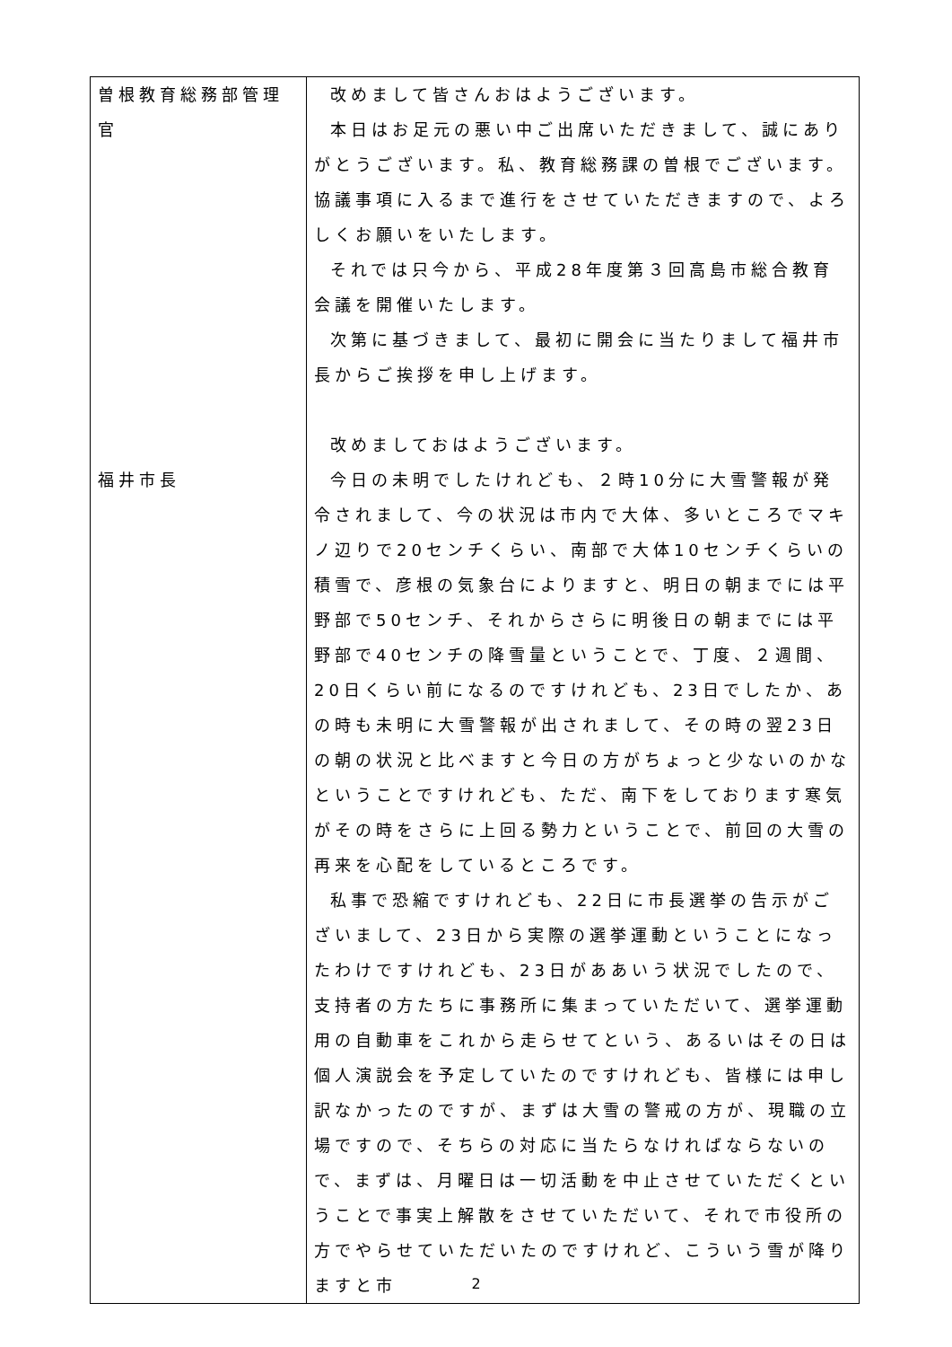| 曽根教育総務部管理官 福井市長 | 改めまして皆さんおはようございます。 本日はお足元の悪い中ご出席いただきまして、誠にありがとうございます。私、教育総務課の曽根でございます。協議事項に入るまで進行をさせていただきますので、よろしくお願いをいたします。 それでは只今から、平成28年度第３回高島市総合教育会議を開催いたします。 次第に基づきまして、最初に開会に当たりまして福井市長からご挨拶を申し上げます。 改めましておはようございます。 今日の未明でしたけれども、２時10分に大雪警報が発令されまして、今の状況は市内で大体、多いところでマキノ辺りで20センチくらい、南部で大体10センチくらいの積雪で、彦根の気象台によりますと、明日の朝までには平野部で50センチ、それからさらに明後日の朝までには平野部で40センチの降雪量ということで、丁度、２週間、20日くらい前になるのですけれども、23日でしたか、あの時も未明に大雪警報が出されまして、その時の翌23日の朝の状況と比べますと今日の方がちょっと少ないのかなということですけれども、ただ、南下をしております寒気がその時をさらに上回る勢力ということで、前回の大雪の再来を心配をしているところです。 私事で恐縮ですけれども、22日に市長選挙の告示がございまして、23日から実際の選挙運動ということになったわけですけれども、23日がああいう状況でしたので、支持者の方たちに事務所に集まっていただいて、選挙運動用の自動車をこれから走らせてという、あるいはその日は個人演説会を予定していたのですけれども、皆様には申し訳なかったのですが、まずは大雪の警戒の方が、現職の立場ですので、そちらの対応に当たらなければならないので、まずは、月曜日は一切活動を中止させていただくということで事実上解散をさせていただいて、それで市役所の方でやらせていただいたのですけれど、こういう雪が降りますと市 |
2